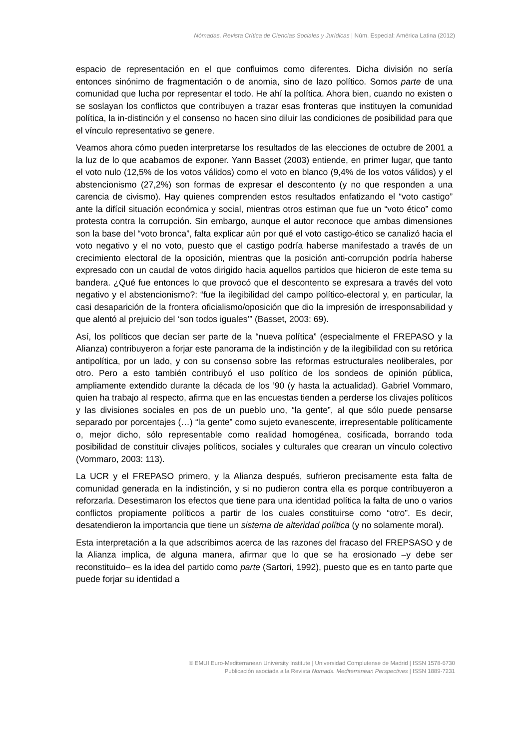Nómadas. Revista Crítica de Ciencias Sociales y Jurídicas | Núm. Especial: América Latina (2012)
espacio de representación en el que confluimos como diferentes. Dicha división no sería entonces sinónimo de fragmentación o de anomia, sino de lazo político. Somos parte de una comunidad que lucha por representar el todo. He ahí la política. Ahora bien, cuando no existen o se soslayan los conflictos que contribuyen a trazar esas fronteras que instituyen la comunidad política, la in-distinción y el consenso no hacen sino diluir las condiciones de posibilidad para que el vínculo representativo se genere.
Veamos ahora cómo pueden interpretarse los resultados de las elecciones de octubre de 2001 a la luz de lo que acabamos de exponer. Yann Basset (2003) entiende, en primer lugar, que tanto el voto nulo (12,5% de los votos válidos) como el voto en blanco (9,4% de los votos válidos) y el abstencionismo (27,2%) son formas de expresar el descontento (y no que responden a una carencia de civismo). Hay quienes comprenden estos resultados enfatizando el “voto castigo” ante la difícil situación económica y social, mientras otros estiman que fue un “voto ético” como protesta contra la corrupción. Sin embargo, aunque el autor reconoce que ambas dimensiones son la base del “voto bronca”, falta explicar aún por qué el voto castigo-ético se canalizó hacia el voto negativo y el no voto, puesto que el castigo podría haberse manifestado a través de un crecimiento electoral de la oposición, mientras que la posición anti-corrupción podría haberse expresado con un caudal de votos dirigido hacia aquellos partidos que hicieron de este tema su bandera. ¿Qué fue entonces lo que provocó que el descontento se expresara a través del voto negativo y el abstencionismo?: “fue la ilegibilidad del campo político-electoral y, en particular, la casi desaparición de la frontera oficialismo/oposición que dio la impresión de irresponsabilidad y que alentó al prejuicio del ‘son todos iguales’” (Basset, 2003: 69).
Así, los políticos que decían ser parte de la “nueva política” (especialmente el FREPASO y la Alianza) contribuyeron a forjar este panorama de la indistinción y de la ilegibilidad con su retórica antipolítica, por un lado, y con su consenso sobre las reformas estructurales neoliberales, por otro. Pero a esto también contribuyó el uso político de los sondeos de opinión pública, ampliamente extendido durante la década de los ’90 (y hasta la actualidad). Gabriel Vommaro, quien ha trabajo al respecto, afirma que en las encuestas tienden a perderse los clivajes políticos y las divisiones sociales en pos de un pueblo uno, “la gente”, al que sólo puede pensarse separado por porcentajes (…) “la gente” como sujeto evanescente, irrepresentable políticamente o, mejor dicho, sólo representable como realidad homogénea, cosificada, borrando toda posibilidad de constituir clivajes políticos, sociales y culturales que crearan un vínculo colectivo (Vommaro, 2003: 113).
La UCR y el FREPASO primero, y la Alianza después, sufrieron precisamente esta falta de comunidad generada en la indistinción, y si no pudieron contra ella es porque contribuyeron a reforzarla. Desestimaron los efectos que tiene para una identidad política la falta de uno o varios conflictos propiamente políticos a partir de los cuales constituirse como “otro”. Es decir, desatendieron la importancia que tiene un sistema de alteridad política (y no solamente moral).
Esta interpretación a la que adscribimos acerca de las razones del fracaso del FREPSASO y de la Alianza implica, de alguna manera, afirmar que lo que se ha erosionado –y debe ser reconstituido– es la idea del partido como parte (Sartori, 1992), puesto que es en tanto parte que puede forjar su identidad a
© EMUI Euro-Mediterranean University Institute | Universidad Complutense de Madrid | ISSN 1578-6730
Publicación asociada a la Revista Nomads. Mediterranean Perspectives | ISSN 1889-7231